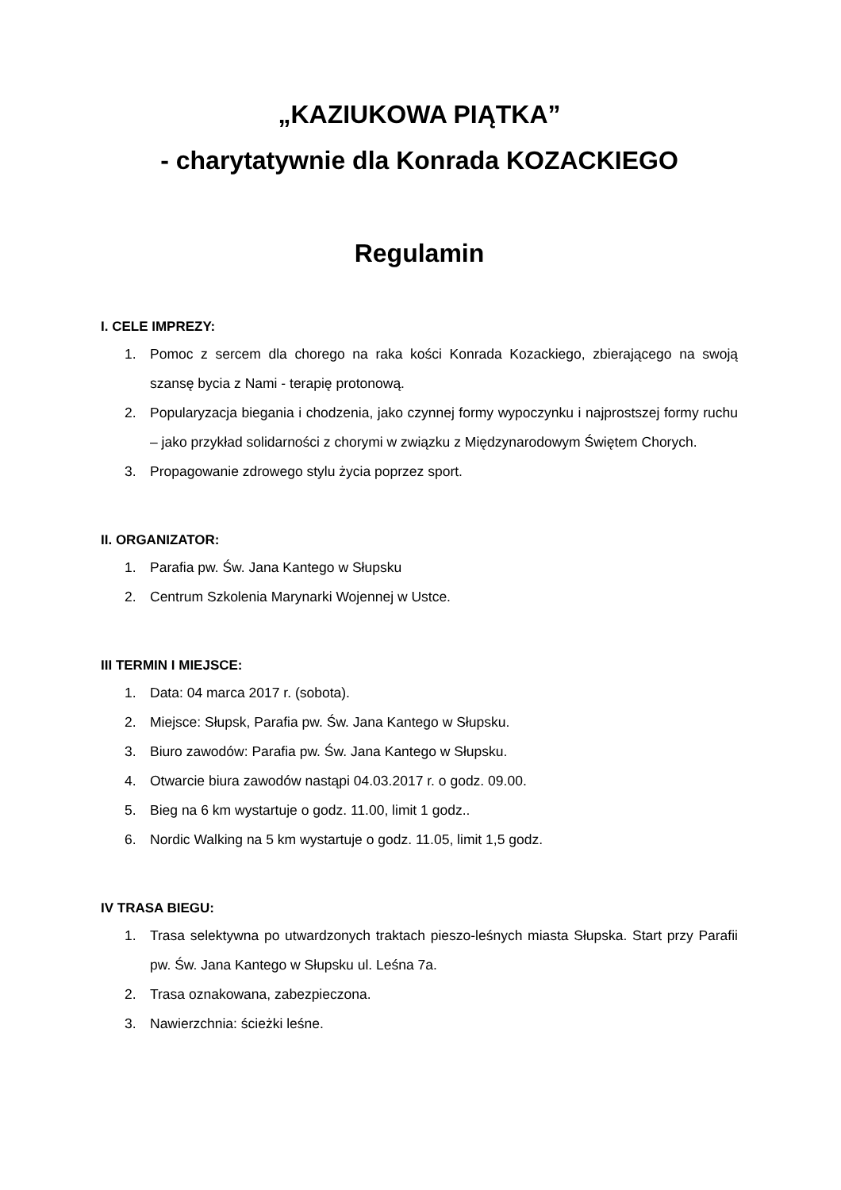„KAZIUKOWA PIĄTKA”
- charytatywnie dla Konrada KOZACKIEGO
Regulamin
I. CELE IMPREZY:
1. Pomoc z sercem dla chorego na raka kości Konrada Kozackiego, zbierającego na swoją szansę bycia z Nami - terapię protonową.
2. Popularyzacja biegania i chodzenia, jako czynnej formy wypoczynku i najprostszej formy ruchu – jako przykład solidarności z chorymi w związku z Międzynarodowym Świętem Chorych.
3. Propagowanie zdrowego stylu życia poprzez sport.
II. ORGANIZATOR:
1. Parafia pw. Św. Jana Kantego w Słupsku
2. Centrum Szkolenia Marynarki Wojennej w Ustce.
III TERMIN I MIEJSCE:
1. Data: 04 marca 2017 r. (sobota).
2. Miejsce: Słupsk, Parafia pw. Św. Jana Kantego w Słupsku.
3. Biuro zawodów: Parafia pw. Św. Jana Kantego w Słupsku.
4. Otwarcie biura zawodów nastąpi 04.03.2017 r. o godz. 09.00.
5. Bieg na 6 km wystartuje o godz. 11.00, limit 1 godz..
6. Nordic Walking na 5 km wystartuje o godz. 11.05, limit 1,5 godz.
IV TRASA BIEGU:
1. Trasa selektywna po utwardzonych traktach pieszo-leśnych miasta Słupska. Start przy Parafii pw. Św. Jana Kantego w Słupsku ul. Leśna 7a.
2. Trasa oznakowana, zabezpieczona.
3. Nawierzchnia: ścieżki leśne.